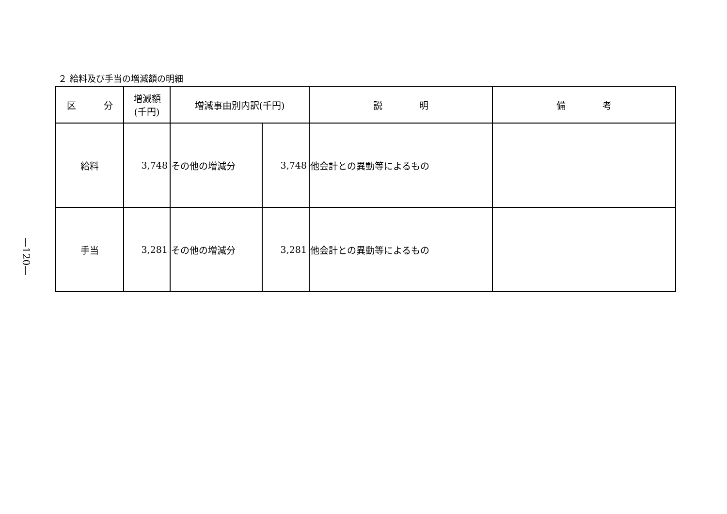２ 給料及び手当の増減額の明細
| 区 分 | 増減額 (千円) | 増減事由別内訳(千円) | | 説 明 | 備 考 |
| --- | --- | --- | --- | --- | --- |
| 給料 | 3,748 | その他の増減分 | 3,748 | 他会計との異動等によるもの | |
| 手当 | 3,281 | その他の増減分 | 3,281 | 他会計との異動等によるもの | |
—120—